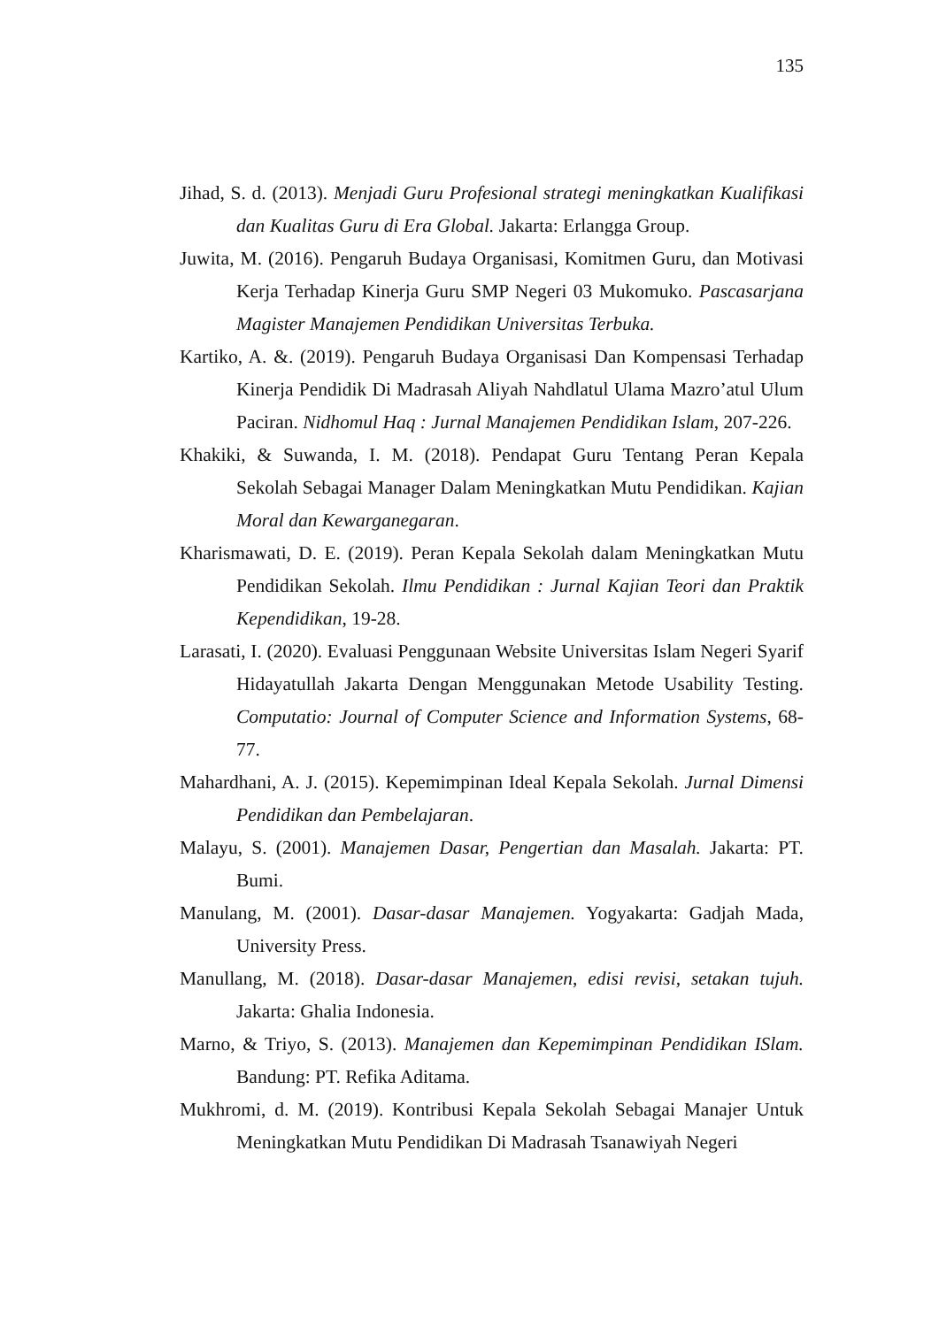135
Jihad, S. d. (2013). Menjadi Guru Profesional strategi meningkatkan Kualifikasi dan Kualitas Guru di Era Global. Jakarta: Erlangga Group.
Juwita, M. (2016). Pengaruh Budaya Organisasi, Komitmen Guru, dan Motivasi Kerja Terhadap Kinerja Guru SMP Negeri 03 Mukomuko. Pascasarjana Magister Manajemen Pendidikan Universitas Terbuka.
Kartiko, A. &. (2019). Pengaruh Budaya Organisasi Dan Kompensasi Terhadap Kinerja Pendidik Di Madrasah Aliyah Nahdlatul Ulama Mazro’atul Ulum Paciran. Nidhomul Haq : Jurnal Manajemen Pendidikan Islam, 207-226.
Khakiki, & Suwanda, I. M. (2018). Pendapat Guru Tentang Peran Kepala Sekolah Sebagai Manager Dalam Meningkatkan Mutu Pendidikan. Kajian Moral dan Kewarganegaran.
Kharismawati, D. E. (2019). Peran Kepala Sekolah dalam Meningkatkan Mutu Pendidikan Sekolah. Ilmu Pendidikan : Jurnal Kajian Teori dan Praktik Kependidikan, 19-28.
Larasati, I. (2020). Evaluasi Penggunaan Website Universitas Islam Negeri Syarif Hidayatullah Jakarta Dengan Menggunakan Metode Usability Testing. Computatio: Journal of Computer Science and Information Systems, 68-77.
Mahardhani, A. J. (2015). Kepemimpinan Ideal Kepala Sekolah. Jurnal Dimensi Pendidikan dan Pembelajaran.
Malayu, S. (2001). Manajemen Dasar, Pengertian dan Masalah. Jakarta: PT. Bumi.
Manulang, M. (2001). Dasar-dasar Manajemen. Yogyakarta: Gadjah Mada, University Press.
Manullang, M. (2018). Dasar-dasar Manajemen, edisi revisi, setakan tujuh. Jakarta: Ghalia Indonesia.
Marno, & Triyo, S. (2013). Manajemen dan Kepemimpinan Pendidikan ISlam. Bandung: PT. Refika Aditama.
Mukhromi, d. M. (2019). Kontribusi Kepala Sekolah Sebagai Manajer Untuk Meningkatkan Mutu Pendidikan Di Madrasah Tsanawiyah Negeri